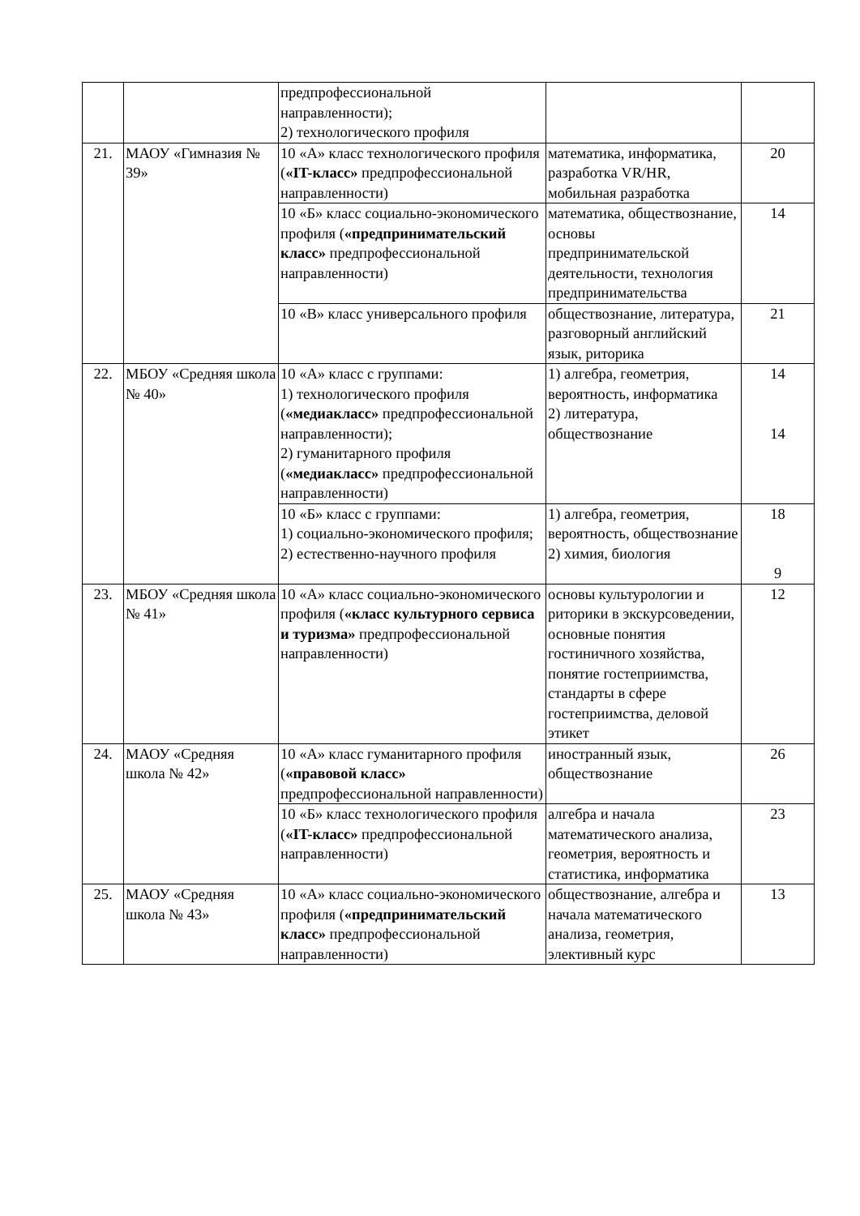| | | предпрофессиональной направленности); 2) технологического профиля | | |
| 21. | МАОУ «Гимназия № 39» | 10 «А» класс технологического профиля ( «IT-класс» предпрофессиональной направленности) | математика, информатика, разработка VR/HR, мобильная разработка | 20 |
| | | 10 «Б» класс социально-экономического профиля ( «предпринимательский класс» предпрофессиональной направленности) | математика, обществознание, основы предпринимательской деятельности, технология предпринимательства | 14 |
| | | 10 «В» класс универсального профиля | обществознание, литература, разговорный английский язык, риторика | 21 |
| 22. | МБОУ «Средняя школа № 40» | 10 «А» класс с группами: 1) технологического профиля ( «медиакласс» предпрофессиональной направленности); 2) гуманитарного профиля ( «медиакласс» предпрофессиональной направленности) | 1) алгебра, геометрия, вероятность, информатика 2) литература, обществознание | 14 14 |
| | | 10 «Б» класс с группами: 1) социально-экономического профиля; 2) естественно-научного профиля | 1) алгебра, геометрия, вероятность, обществознание 2) химия, биология | 18 9 |
| 23. | МБОУ «Средняя школа № 41» | 10 «А» класс социально-экономического профиля ( «класс культурного сервиса и туризма» предпрофессиональной направленности) | основы культурологии и риторики в экскурсоведении, основные понятия гостиничного хозяйства, понятие гостеприимства, стандарты в сфере гостеприимства, деловой этикет | 12 |
| 24. | МАОУ «Средняя школа № 42» | 10 «А» класс гуманитарного профиля ( «правовой класс» предпрофессиональной направленности) | иностранный язык, обществознание | 26 |
| | | 10 «Б» класс технологического профиля ( «IT-класс» предпрофессиональной направленности) | алгебра и начала математического анализа, геометрия, вероятность и статистика, информатика | 23 |
| 25. | МАОУ «Средняя школа № 43» | 10 «А» класс социально-экономического профиля ( «предпринимательский класс» предпрофессиональной направленности) | обществознание, алгебра и начала математического анализа, геометрия, элективный курс | 13 |